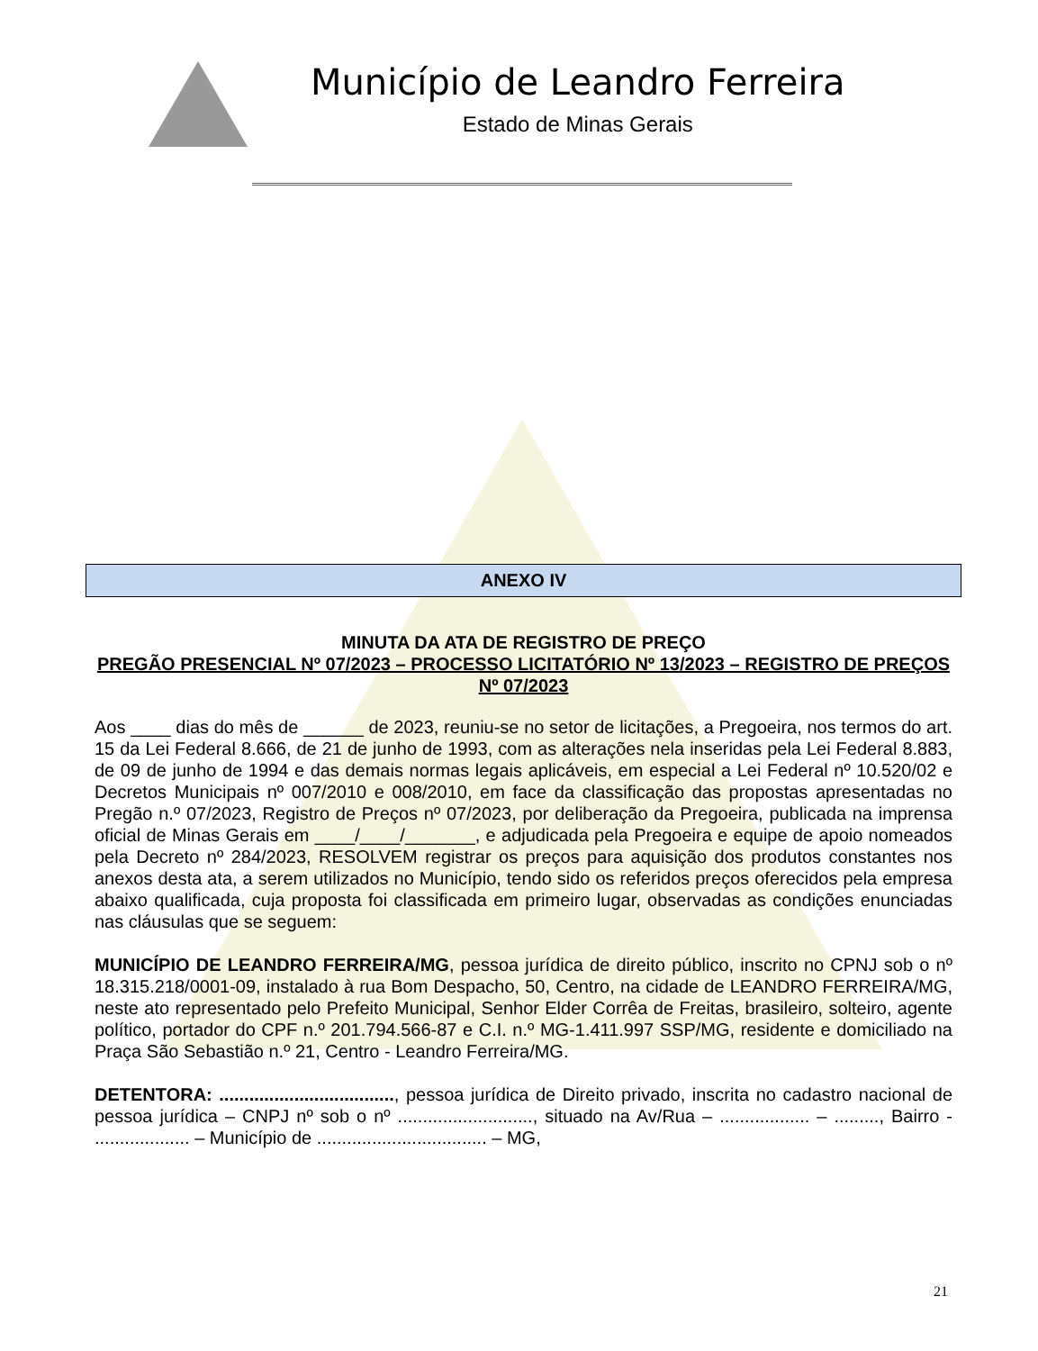Município de Leandro Ferreira
Estado de Minas Gerais
ANEXO IV
MINUTA DA ATA DE REGISTRO DE PREÇO
PREGÃO PRESENCIAL Nº 07/2023 – PROCESSO LICITATÓRIO Nº 13/2023 – REGISTRO DE PREÇOS Nº 07/2023
Aos ____ dias do mês de ______ de 2023, reuniu-se no setor de licitações, a Pregoeira, nos termos do art. 15 da Lei Federal 8.666, de 21 de junho de 1993, com as alterações nela inseridas pela Lei Federal 8.883, de 09 de junho de 1994 e das demais normas legais aplicáveis, em especial a Lei Federal nº 10.520/02 e Decretos Municipais nº 007/2010 e 008/2010, em face da classificação das propostas apresentadas no Pregão n.º 07/2023, Registro de Preços nº 07/2023, por deliberação da Pregoeira, publicada na imprensa oficial de Minas Gerais em ____/____/_______, e adjudicada pela Pregoeira e equipe de apoio nomeados pela Decreto nº 284/2023, RESOLVEM registrar os preços para aquisição dos produtos constantes nos anexos desta ata, a serem utilizados no Município, tendo sido os referidos preços oferecidos pela empresa abaixo qualificada, cuja proposta foi classificada em primeiro lugar, observadas as condições enunciadas nas cláusulas que se seguem:
MUNICÍPIO DE LEANDRO FERREIRA/MG, pessoa jurídica de direito público, inscrito no CPNJ sob o nº 18.315.218/0001-09, instalado à rua Bom Despacho, 50, Centro, na cidade de LEANDRO FERREIRA/MG, neste ato representado pelo Prefeito Municipal, Senhor Elder Corrêa de Freitas, brasileiro, solteiro, agente político, portador do CPF n.º 201.794.566-87 e C.I. n.º MG-1.411.997 SSP/MG, residente e domiciliado na Praça São Sebastião n.º 21, Centro - Leandro Ferreira/MG.
DETENTORA: ..................................., pessoa jurídica de Direito privado, inscrita no cadastro nacional de pessoa jurídica – CNPJ nº sob o nº ..........................., situado na Av/Rua – .................. – ........., Bairro - ................... – Município de .................................. – MG,
21